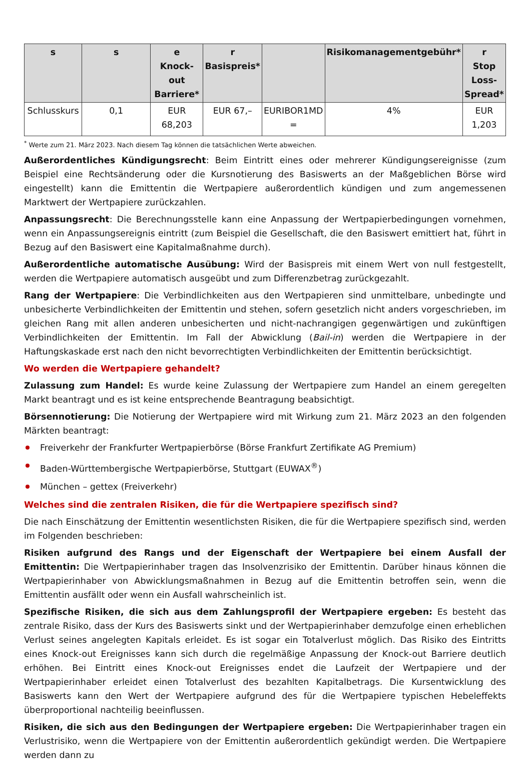| s | s | e Knock-out Barriere* | r Basispreis* | | Risikomanagementgebühr* | r Stop Loss-Spread* |
| --- | --- | --- | --- | --- | --- | --- |
| Schlusskurs | 0,1 | EUR 68,203 | EUR 67,– | EURIBOR1MD = | 4% | EUR 1,203 |
<sup>*</sup> Werte zum 21. März 2023. Nach diesem Tag können die tatsächlichen Werte abweichen.
Außerordentliches Kündigungsrecht: Beim Eintritt eines oder mehrerer Kündigungsereignisse (zum Beispiel eine Rechtsänderung oder die Kursnotierung des Basiswerts an der Maßgeblichen Börse wird eingestellt) kann die Emittentin die Wertpapiere außerordentlich kündigen und zum angemessenen Marktwert der Wertpapiere zurückzahlen.
Anpassungsrecht: Die Berechnungsstelle kann eine Anpassung der Wertpapierbedingungen vornehmen, wenn ein Anpassungsereignis eintritt (zum Beispiel die Gesellschaft, die den Basiswert emittiert hat, führt in Bezug auf den Basiswert eine Kapitalmaßnahme durch).
Außerordentliche automatische Ausübung: Wird der Basispreis mit einem Wert von null festgestellt, werden die Wertpapiere automatisch ausgeübt und zum Differenzbetrag zurückgezahlt.
Rang der Wertpapiere: Die Verbindlichkeiten aus den Wertpapieren sind unmittelbare, unbedingte und unbesicherte Verbindlichkeiten der Emittentin und stehen, sofern gesetzlich nicht anders vorgeschrieben, im gleichen Rang mit allen anderen unbesicherten und nicht-nachrangigen gegenwärtigen und zukünftigen Verbindlichkeiten der Emittentin. Im Fall der Abwicklung (Bail-in) werden die Wertpapiere in der Haftungskaskade erst nach den nicht bevorrechtigten Verbindlichkeiten der Emittentin berücksichtigt.
Wo werden die Wertpapiere gehandelt?
Zulassung zum Handel: Es wurde keine Zulassung der Wertpapiere zum Handel an einem geregelten Markt beantragt und es ist keine entsprechende Beantragung beabsichtigt.
Börsennotierung: Die Notierung der Wertpapiere wird mit Wirkung zum 21. März 2023 an den folgenden Märkten beantragt:
Freiverkehr der Frankfurter Wertpapierbörse (Börse Frankfurt Zertifikate AG Premium)
Baden-Württembergische Wertpapierbörse, Stuttgart (EUWAX<sup>®</sup>)
München – gettex (Freiverkehr)
Welches sind die zentralen Risiken, die für die Wertpapiere spezifisch sind?
Die nach Einschätzung der Emittentin wesentlichsten Risiken, die für die Wertpapiere spezifisch sind, werden im Folgenden beschrieben:
Risiken aufgrund des Rangs und der Eigenschaft der Wertpapiere bei einem Ausfall der Emittentin: Die Wertpapierinhaber tragen das Insolvenzrisiko der Emittentin. Darüber hinaus können die Wertpapierinhaber von Abwicklungsmaßnahmen in Bezug auf die Emittentin betroffen sein, wenn die Emittentin ausfällt oder wenn ein Ausfall wahrscheinlich ist.
Spezifische Risiken, die sich aus dem Zahlungsprofil der Wertpapiere ergeben: Es besteht das zentrale Risiko, dass der Kurs des Basiswerts sinkt und der Wertpapierinhaber demzufolge einen erheblichen Verlust seines angelegten Kapitals erleidet. Es ist sogar ein Totalverlust möglich. Das Risiko des Eintritts eines Knock-out Ereignisses kann sich durch die regelmäßige Anpassung der Knock-out Barriere deutlich erhöhen. Bei Eintritt eines Knock-out Ereignisses endet die Laufzeit der Wertpapiere und der Wertpapierinhaber erleidet einen Totalverlust des bezahlten Kapitalbetrags. Die Kursentwicklung des Basiswerts kann den Wert der Wertpapiere aufgrund des für die Wertpapiere typischen Hebeleffekts überproportional nachteilig beeinflussen.
Risiken, die sich aus den Bedingungen der Wertpapiere ergeben: Die Wertpapierinhaber tragen ein Verlustrisiko, wenn die Wertpapiere von der Emittentin außerordentlich gekündigt werden. Die Wertpapiere werden dann zu